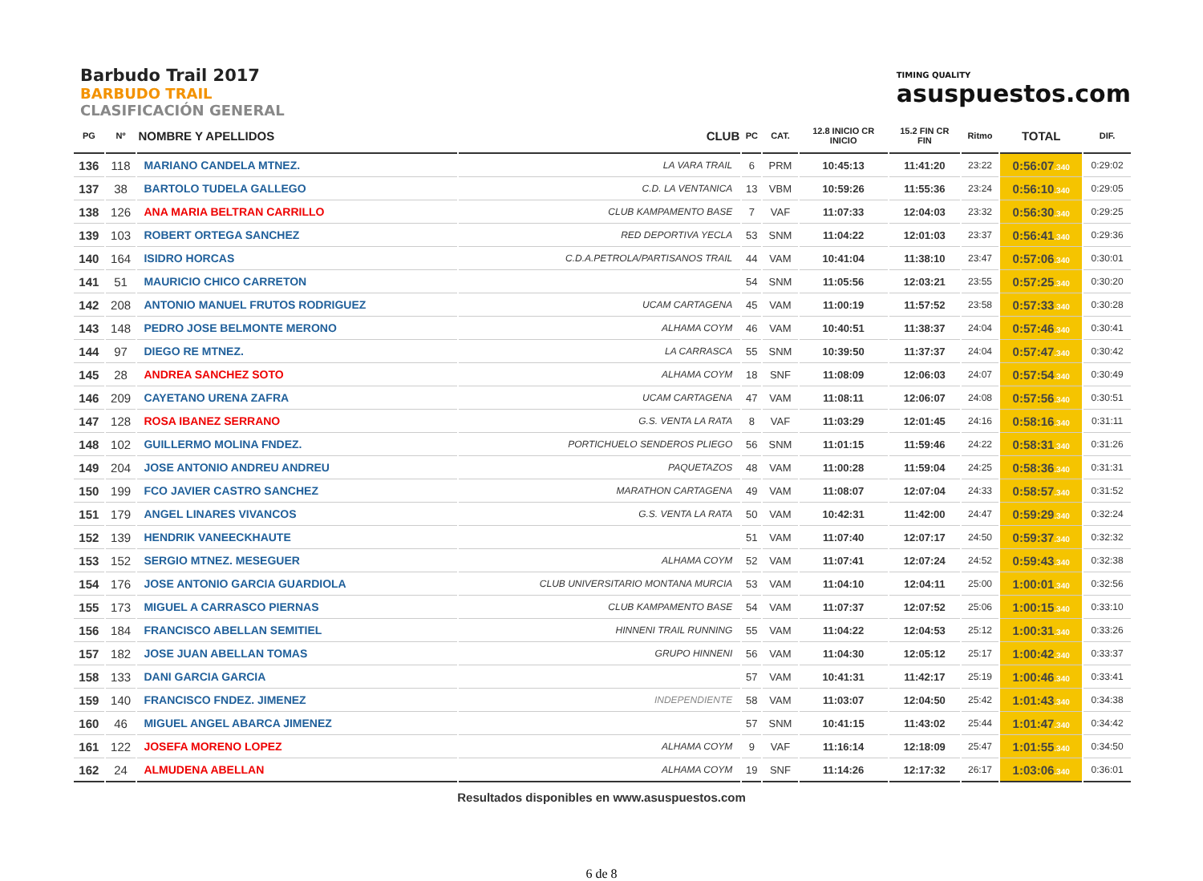Barbudo Trail 2017
BARBUDO TRAIL
CLASIFICACIÓN GENERAL
TIMING QUALITY
asuspuestos.com
| PG | Nº | NOMBRE Y APELLIDOS | CLUB | PC | CAT. | 12.8 INICIO CR INICIO | 15.2 FIN CR FIN | Ritmo | TOTAL | DIF. |
| --- | --- | --- | --- | --- | --- | --- | --- | --- | --- | --- |
| 136 | 118 | MARIANO CANDELA MTNEZ. | LA VARA TRAIL | 6 | PRM | 10:45:13 | 11:41:20 | 23:22 | 0:56:07 .340 | 0:29:02 |
| 137 | 38 | BARTOLO TUDELA GALLEGO | C.D. LA VENTANICA | 13 | VBM | 10:59:26 | 11:55:36 | 23:24 | 0:56:10 .340 | 0:29:05 |
| 138 | 126 | ANA MARIA BELTRAN CARRILLO | CLUB KAMPAMENTO BASE | 7 | VAF | 11:07:33 | 12:04:03 | 23:32 | 0:56:30 .340 | 0:29:25 |
| 139 | 103 | ROBERT ORTEGA SANCHEZ | RED DEPORTIVA YECLA | 53 | SNM | 11:04:22 | 12:01:03 | 23:37 | 0:56:41 .340 | 0:29:36 |
| 140 | 164 | ISIDRO HORCAS | C.D.A.PETROLA/PARTISANOS TRAIL | 44 | VAM | 10:41:04 | 11:38:10 | 23:47 | 0:57:06 .340 | 0:30:01 |
| 141 | 51 | MAURICIO CHICO CARRETON | | 54 | SNM | 11:05:56 | 12:03:21 | 23:55 | 0:57:25 .340 | 0:30:20 |
| 142 | 208 | ANTONIO MANUEL FRUTOS RODRIGUEZ | UCAM CARTAGENA | 45 | VAM | 11:00:19 | 11:57:52 | 23:58 | 0:57:33 .340 | 0:30:28 |
| 143 | 148 | PEDRO JOSE BELMONTE MERONO | ALHAMA COYM | 46 | VAM | 10:40:51 | 11:38:37 | 24:04 | 0:57:46 .340 | 0:30:41 |
| 144 | 97 | DIEGO RE MTNEZ. | LA CARRASCA | 55 | SNM | 10:39:50 | 11:37:37 | 24:04 | 0:57:47 .340 | 0:30:42 |
| 145 | 28 | ANDREA SANCHEZ SOTO | ALHAMA COYM | 18 | SNF | 11:08:09 | 12:06:03 | 24:07 | 0:57:54 .340 | 0:30:49 |
| 146 | 209 | CAYETANO URENA ZAFRA | UCAM CARTAGENA | 47 | VAM | 11:08:11 | 12:06:07 | 24:08 | 0:57:56 .340 | 0:30:51 |
| 147 | 128 | ROSA IBANEZ SERRANO | G.S. VENTA LA RATA | 8 | VAF | 11:03:29 | 12:01:45 | 24:16 | 0:58:16 .340 | 0:31:11 |
| 148 | 102 | GUILLERMO MOLINA FNDEZ. | PORTICHUELO SENDEROS PLIEGO | 56 | SNM | 11:01:15 | 11:59:46 | 24:22 | 0:58:31 .340 | 0:31:26 |
| 149 | 204 | JOSE ANTONIO ANDREU ANDREU | PAQUETAZOS | 48 | VAM | 11:00:28 | 11:59:04 | 24:25 | 0:58:36 .340 | 0:31:31 |
| 150 | 199 | FCO JAVIER CASTRO SANCHEZ | MARATHON CARTAGENA | 49 | VAM | 11:08:07 | 12:07:04 | 24:33 | 0:58:57 .340 | 0:31:52 |
| 151 | 179 | ANGEL LINARES VIVANCOS | G.S. VENTA LA RATA | 50 | VAM | 10:42:31 | 11:42:00 | 24:47 | 0:59:29 .340 | 0:32:24 |
| 152 | 139 | HENDRIK VANEECKHAUTE | | 51 | VAM | 11:07:40 | 12:07:17 | 24:50 | 0:59:37 .340 | 0:32:32 |
| 153 | 152 | SERGIO MTNEZ. MESEGUER | ALHAMA COYM | 52 | VAM | 11:07:41 | 12:07:24 | 24:52 | 0:59:43 .340 | 0:32:38 |
| 154 | 176 | JOSE ANTONIO GARCIA GUARDIOLA | CLUB UNIVERSITARIO MONTANA MURCIA | 53 | VAM | 11:04:10 | 12:04:11 | 25:00 | 1:00:01 .340 | 0:32:56 |
| 155 | 173 | MIGUEL A CARRASCO PIERNAS | CLUB KAMPAMENTO BASE | 54 | VAM | 11:07:37 | 12:07:52 | 25:06 | 1:00:15 .340 | 0:33:10 |
| 156 | 184 | FRANCISCO ABELLAN SEMITIEL | HINNENI TRAIL RUNNING | 55 | VAM | 11:04:22 | 12:04:53 | 25:12 | 1:00:31 .340 | 0:33:26 |
| 157 | 182 | JOSE JUAN ABELLAN TOMAS | GRUPO HINNENI | 56 | VAM | 11:04:30 | 12:05:12 | 25:17 | 1:00:42 .340 | 0:33:37 |
| 158 | 133 | DANI GARCIA GARCIA | | 57 | VAM | 10:41:31 | 11:42:17 | 25:19 | 1:00:46 .340 | 0:33:41 |
| 159 | 140 | FRANCISCO FNDEZ. JIMENEZ | INDEPENDIENTE | 58 | VAM | 11:03:07 | 12:04:50 | 25:42 | 1:01:43 .340 | 0:34:38 |
| 160 | 46 | MIGUEL ANGEL ABARCA JIMENEZ | | 57 | SNM | 10:41:15 | 11:43:02 | 25:44 | 1:01:47 .340 | 0:34:42 |
| 161 | 122 | JOSEFA MORENO LOPEZ | ALHAMA COYM | 9 | VAF | 11:16:14 | 12:18:09 | 25:47 | 1:01:55 .340 | 0:34:50 |
| 162 | 24 | ALMUDENA ABELLAN | ALHAMA COYM | 19 | SNF | 11:14:26 | 12:17:32 | 26:17 | 1:03:06 .340 | 0:36:01 |
Resultados disponibles en www.asuspuestos.com
6 de 8